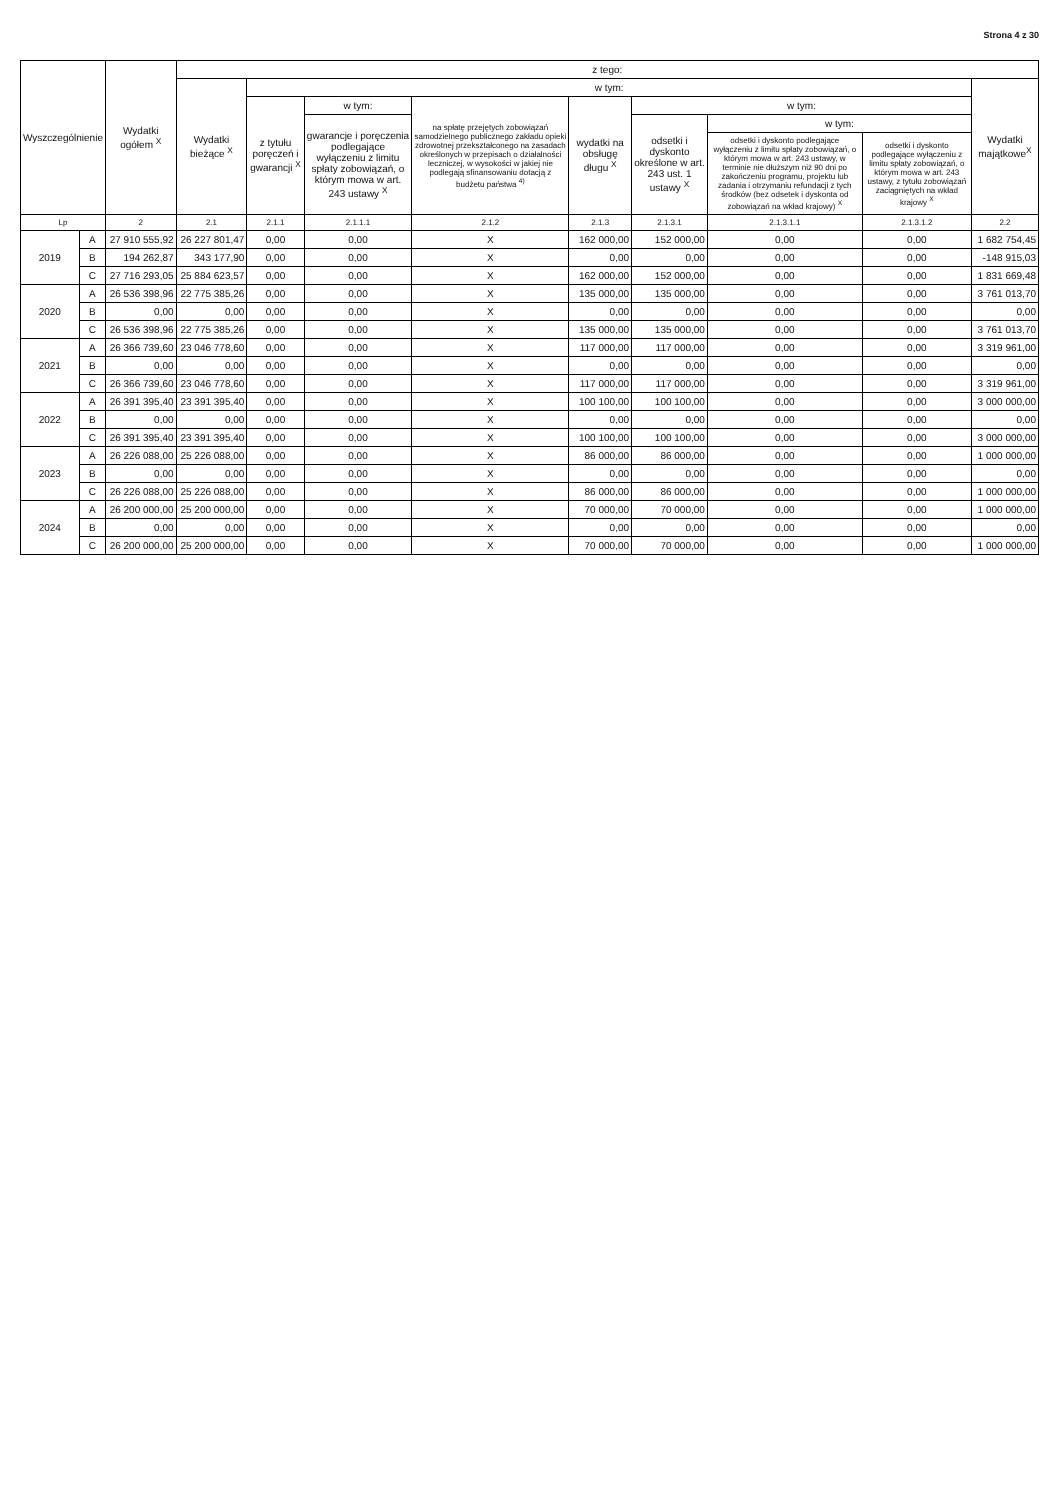Strona 4 z 30
| Wyszczególnienie | | Wydatki ogółem <sup>X</sup> | z tego: | | | | | | | | |
| --- | --- | --- | --- | --- | --- | --- | --- | --- | --- | --- | --- |
| | | | Wydatki bieżące <sup>X</sup> | w tym: | | | | | | | Wydatki majątkowe<sup>X</sup> |
| | | | | z tytułu poręczeń i gwarancji <sup>X</sup> | w tym: | na spłatę przejętych zobowiązań samodzielnego publicznego zakładu opieki zdrowotnej przekształconego na zasadach określonych w przepisach o działalności leczniczej, w wysokości w jakiej nie podlegają sfinansowaniu dotacją z budżetu państwa <sup>4)</sup> | wydatki na obsługę długu <sup>X</sup> | w tym: | | | |
| | | | | | gwarancje i poręczenia podlegające wyłączeniu z limitu spłaty zobowiązań, o którym mowa w art. 243 ustawy <sup>X</sup> | | | odsetki i dyskonto określone w art. 243 ust. 1 ustawy <sup>X</sup> | w tym: | | |
| | | | | | | | | | odsetki i dyskonto podlegające wyłączeniu z limitu spłaty zobowiązań, o którym mowa w art. 243 ustawy, w terminie nie dłuższym niż 90 dni po zakończeniu programu, projektu lub zadania i otrzymaniu refundacji z tych środków (bez odsetek i dyskonta od zobowiązań na wkład krajowy) <sup>X</sup> | odsetki i dyskonto podlegające wyłączeniu z limitu spłaty zobowiązań, o którym mowa w art. 243 ustawy, z tytułu zobowiązań zaciągniętych na wkład krajowy <sup>X</sup> | |
| Lp | | 2 | 2.1 | 2.1.1 | 2.1.1.1 | 2.1.2 | 2.1.3 | 2.1.3.1 | 2.1.3.1.1 | 2.1.3.1.2 | 2.2 |
| 2019 | A | 27 910 555,92 | 26 227 801,47 | 0,00 | 0,00 | X | 162 000,00 | 152 000,00 | 0,00 | 0,00 | 1 682 754,45 |
| | B | 194 262,87 | 343 177,90 | 0,00 | 0,00 | X | 0,00 | 0,00 | 0,00 | 0,00 | -148 915,03 |
| | C | 27 716 293,05 | 25 884 623,57 | 0,00 | 0,00 | X | 162 000,00 | 152 000,00 | 0,00 | 0,00 | 1 831 669,48 |
| 2020 | A | 26 536 398,96 | 22 775 385,26 | 0,00 | 0,00 | X | 135 000,00 | 135 000,00 | 0,00 | 0,00 | 3 761 013,70 |
| | B | 0,00 | 0,00 | 0,00 | 0,00 | X | 0,00 | 0,00 | 0,00 | 0,00 | 0,00 |
| | C | 26 536 398,96 | 22 775 385,26 | 0,00 | 0,00 | X | 135 000,00 | 135 000,00 | 0,00 | 0,00 | 3 761 013,70 |
| 2021 | A | 26 366 739,60 | 23 046 778,60 | 0,00 | 0,00 | X | 117 000,00 | 117 000,00 | 0,00 | 0,00 | 3 319 961,00 |
| | B | 0,00 | 0,00 | 0,00 | 0,00 | X | 0,00 | 0,00 | 0,00 | 0,00 | 0,00 |
| | C | 26 366 739,60 | 23 046 778,60 | 0,00 | 0,00 | X | 117 000,00 | 117 000,00 | 0,00 | 0,00 | 3 319 961,00 |
| 2022 | A | 26 391 395,40 | 23 391 395,40 | 0,00 | 0,00 | X | 100 100,00 | 100 100,00 | 0,00 | 0,00 | 3 000 000,00 |
| | B | 0,00 | 0,00 | 0,00 | 0,00 | X | 0,00 | 0,00 | 0,00 | 0,00 | 0,00 |
| | C | 26 391 395,40 | 23 391 395,40 | 0,00 | 0,00 | X | 100 100,00 | 100 100,00 | 0,00 | 0,00 | 3 000 000,00 |
| 2023 | A | 26 226 088,00 | 25 226 088,00 | 0,00 | 0,00 | X | 86 000,00 | 86 000,00 | 0,00 | 0,00 | 1 000 000,00 |
| | B | 0,00 | 0,00 | 0,00 | 0,00 | X | 0,00 | 0,00 | 0,00 | 0,00 | 0,00 |
| | C | 26 226 088,00 | 25 226 088,00 | 0,00 | 0,00 | X | 86 000,00 | 86 000,00 | 0,00 | 0,00 | 1 000 000,00 |
| 2024 | A | 26 200 000,00 | 25 200 000,00 | 0,00 | 0,00 | X | 70 000,00 | 70 000,00 | 0,00 | 0,00 | 1 000 000,00 |
| | B | 0,00 | 0,00 | 0,00 | 0,00 | X | 0,00 | 0,00 | 0,00 | 0,00 | 0,00 |
| | C | 26 200 000,00 | 25 200 000,00 | 0,00 | 0,00 | X | 70 000,00 | 70 000,00 | 0,00 | 0,00 | 1 000 000,00 |